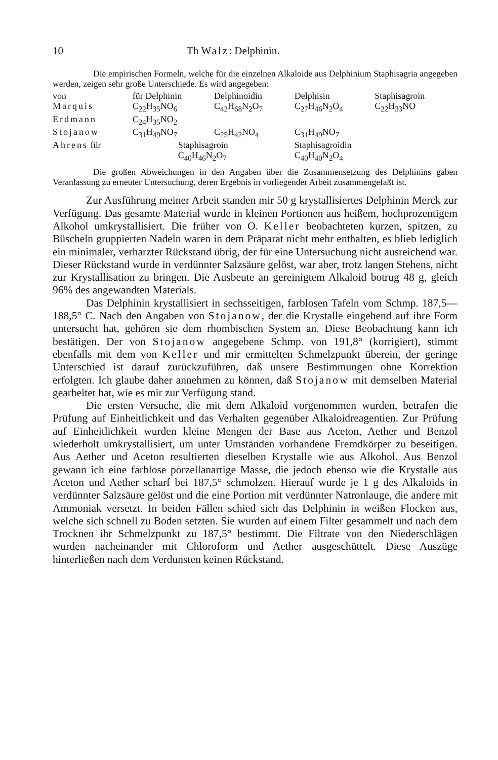10 Th Walz: Delphinin.
Die empirischen Formeln, welche für die einzelnen Alkaloide aus Delphinium Staphisagria angegeben werden, zeigen sehr große Unterschiede. Es wird angegeben:
| von | für Delphinin | Delphinoidin | Delphisin | Staphisagroin |
| Marquis | C<sub>22</sub>H<sub>35</sub>NO<sub>6</sub> | C<sub>42</sub>H<sub>68</sub>N<sub>2</sub>O<sub>7</sub> | C<sub>27</sub>H<sub>46</sub>N<sub>2</sub>O<sub>4</sub> | C<sub>22</sub>H<sub>33</sub>NO |
| Erdmann | C<sub>24</sub>H<sub>35</sub>NO<sub>2</sub> | | | |
| Stojanow | C<sub>31</sub>H<sub>49</sub>NO<sub>7</sub> | C<sub>25</sub>H<sub>42</sub>NO<sub>4</sub> | C<sub>31</sub>H<sub>49</sub>NO<sub>7</sub> | |
| Ahrens für | Staphisagroin C<sub>40</sub>H<sub>46</sub>N<sub>2</sub>O<sub>7</sub> | | Staphisagroidin C<sub>40</sub>H<sub>40</sub>N<sub>2</sub>O<sub>4</sub> | |
Die großen Abweichungen in den Angaben über die Zusammensetzung des Delphinins gaben Veranlassung zu erneuter Untersuchung, deren Ergebnis in vorliegender Arbeit zusammengefaßt ist.
Zur Ausführung meiner Arbeit standen mir 50 g krystallisiertes Delphinin Merck zur Verfügung. Das gesamte Material wurde in kleinen Portionen aus heißem, hochprozentigem Alkohol umkrystallisiert. Die früher von O. Keller beobachteten kurzen, spitzen, zu Büscheln gruppierten Nadeln waren in dem Präparat nicht mehr enthalten, es blieb lediglich ein minimaler, verharzter Rückstand übrig, der für eine Untersuchung nicht ausreichend war. Dieser Rückstand wurde in verdünnter Salzsäure gelöst, war aber, trotz langen Stehens, nicht zur Krystallisation zu bringen. Die Ausbeute an gereinigtem Alkaloid botrug 48 g, gleich 96% des angewandten Materials.
Das Delphinin krystallisiert in sechsseitigen, farblosen Tafeln vom Schmp. 187,5—188,5° C. Nach den Angaben von Stojanow, der die Krystalle eingehend auf ihre Form untersucht hat, gehören sie dem rhombischen System an. Diese Beobachtung kann ich bestätigen. Der von Stojanow angegebene Schmp. von 191,8° (korrigiert), stimmt ebenfalls mit dem von Keller und mir ermittelten Schmelzpunkt überein, der geringe Unterschied ist darauf zurückzuführen, daß unsere Bestimmungen ohne Korrektion erfolgten. Ich glaube daher annehmen zu können, daß Stojanow mit demselben Material gearbeitet hat, wie es mir zur Verfügung stand.
Die ersten Versuche, die mit dem Alkaloid vorgenommen wurden, betrafen die Prüfung auf Einheitlichkeit und das Verhalten gegenüber Alkaloidreagentien. Zur Prüfung auf Einheitlichkeit wurden kleine Mengen der Base aus Aceton, Aether und Benzol wiederholt umkrystallisiert, um unter Umständen vorhandene Fremdkörper zu beseitigen. Aus Aether und Aceton resultierten dieselben Krystalle wie aus Alkohol. Aus Benzol gewann ich eine farblose porzellanartige Masse, die jedoch ebenso wie die Krystalle aus Aceton und Aether scharf bei 187,5° schmolzen. Hierauf wurde je 1 g des Alkaloids in verdünnter Salzsäure gelöst und die eine Portion mit verdünnter Natronlauge, die andere mit Ammoniak versetzt. In beiden Fällen schied sich das Delphinin in weißen Flocken aus, welche sich schnell zu Boden setzten. Sie wurden auf einem Filter gesammelt und nach dem Trocknen ihr Schmelzpunkt zu 187,5° bestimmt. Die Filtrate von den Niederschlägen wurden nacheinander mit Chloroform und Aether ausgeschüttelt. Diese Auszüge hinterließen nach dem Verdunsten keinen Rückstand.